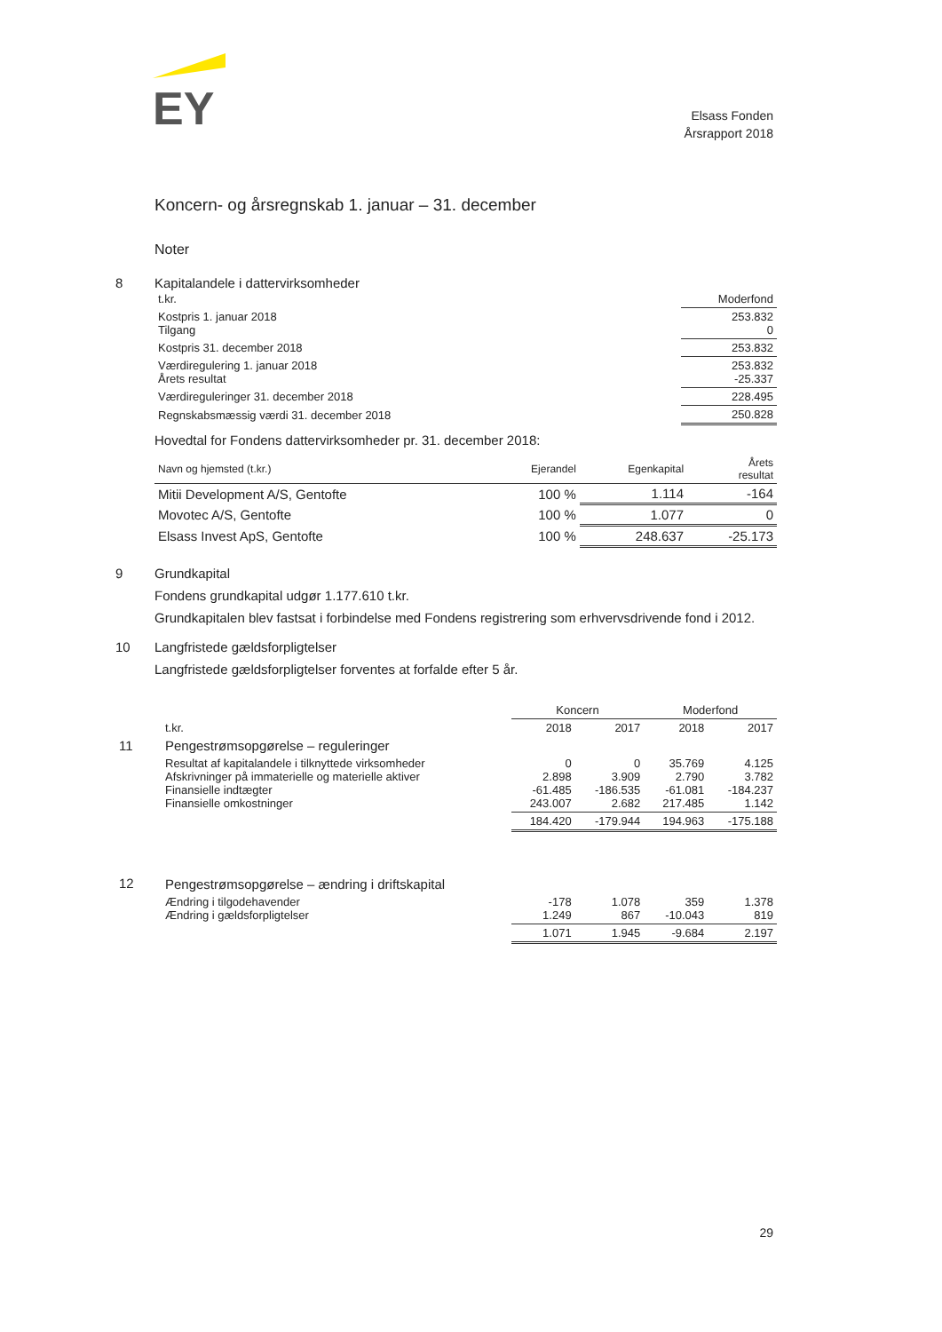EY
Elsass Fonden
Årsrapport 2018
Koncern- og årsregnskab 1. januar – 31. december
Noter
8 Kapitalandele i dattervirksomheder
| t.kr. | Moderfond |
| Kostpris 1. januar 2018 Tilgang | 253.832 0 |
| Kostpris 31. december 2018 | 253.832 |
| Værdiregulering 1. januar 2018 Årets resultat | 253.832 -25.337 |
| Værdireguleringer 31. december 2018 | 228.495 |
| Regnskabsmæssig værdi 31. december 2018 | 250.828 |
Hovedtal for Fondens dattervirksomheder pr. 31. december 2018:
| Navn og hjemsted (t.kr.) | Ejerandel | Egenkapital | Årets resultat |
| --- | --- | --- | --- |
| Mitii Development A/S, Gentofte | 100 % | 1.114 | -164 |
| Movotec A/S, Gentofte | 100 % | 1.077 | 0 |
| Elsass Invest ApS, Gentofte | 100 % | 248.637 | -25.173 |
9 Grundkapital
Fondens grundkapital udgør 1.177.610 t.kr.
Grundkapitalen blev fastsat i forbindelse med Fondens registrering som erhvervsdrivende fond i 2012.
10 Langfristede gældsforpligtelser
Langfristede gældsforpligtelser forventes at forfalde efter 5 år.
| | | Koncern | | Moderfond | |
| | t.kr. | 2018 | 2017 | 2018 | 2017 |
| 11 | Pengestrømsopgørelse – reguleringer | | | | |
| | Resultat af kapitalandele i tilknyttede virksomheder Afskrivninger på immaterielle og materielle aktiver Finansielle indtægter Finansielle omkostninger | 0 2.898 -61.485 243.007 | 0 3.909 -186.535 2.682 | 35.769 2.790 -61.081 217.485 | 4.125 3.782 -184.237 1.142 |
| | | 184.420 | -179.944 | 194.963 | -175.188 |
| 12 | Pengestrømsopgørelse – ændring i driftskapital | | | | |
| | Ændring i tilgodehavender Ændring i gældsforpligtelser | -178 1.249 | 1.078 867 | 359 -10.043 | 1.378 819 |
| | | 1.071 | 1.945 | -9.684 | 2.197 |
29